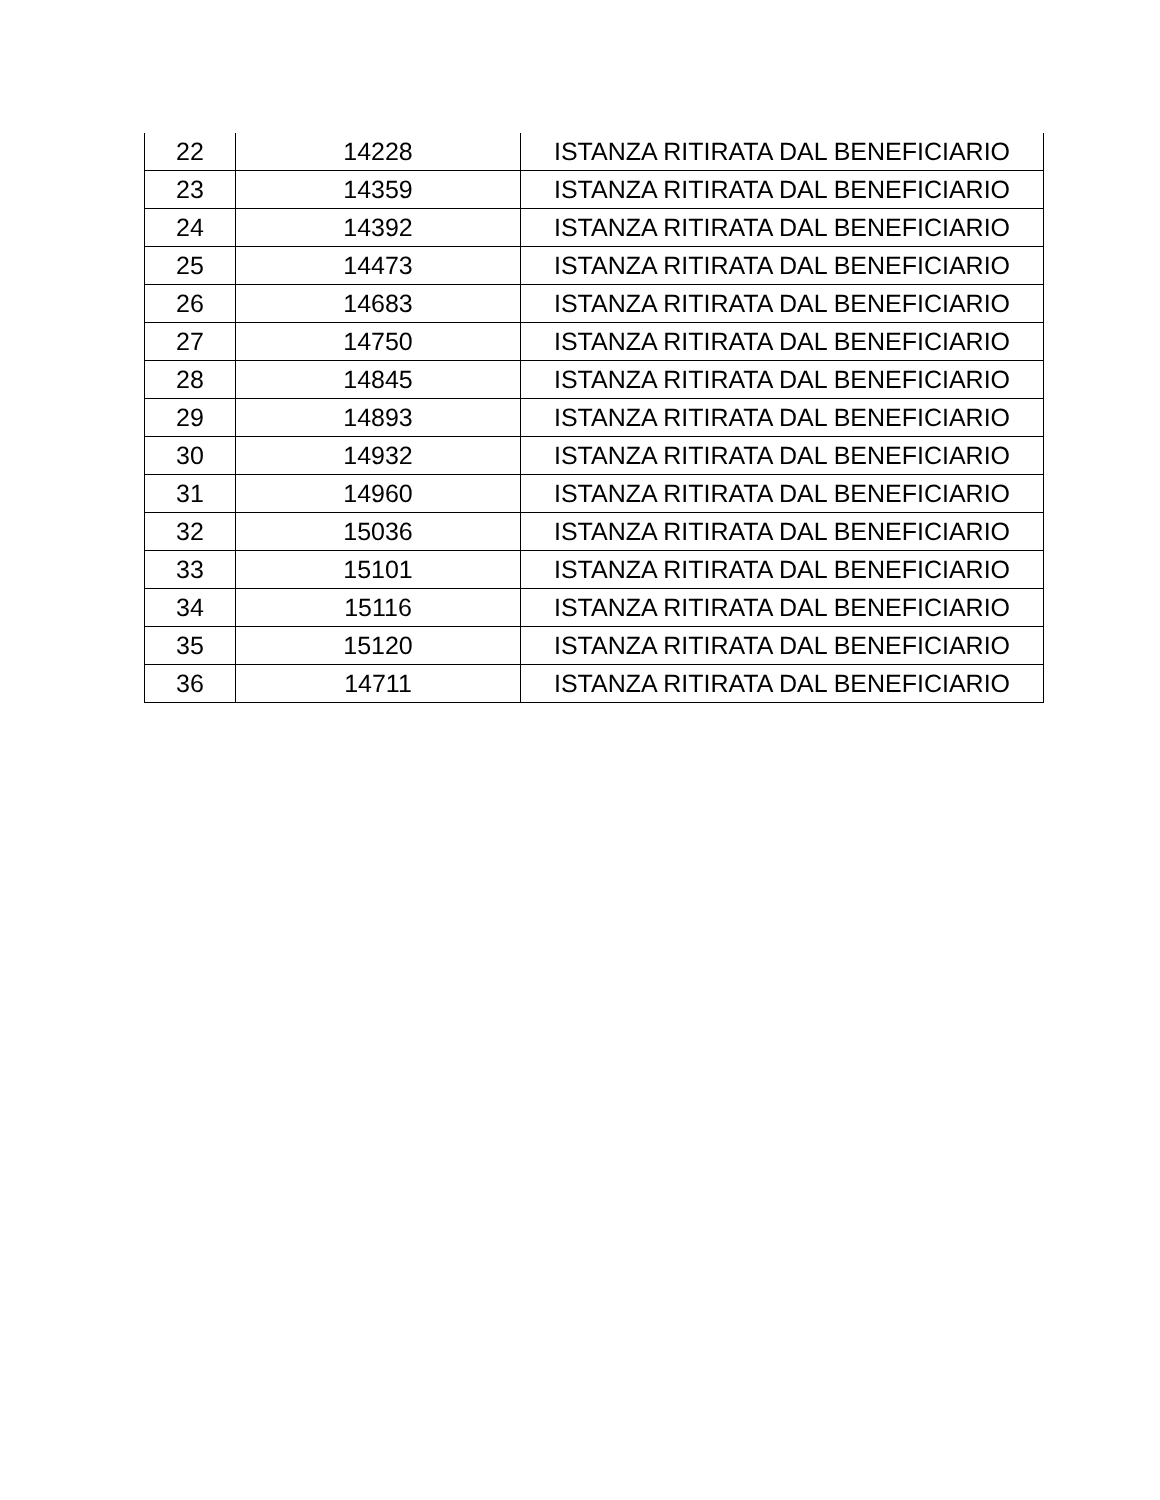| 22 | 14228 | ISTANZA RITIRATA DAL BENEFICIARIO |
| 23 | 14359 | ISTANZA RITIRATA DAL BENEFICIARIO |
| 24 | 14392 | ISTANZA RITIRATA DAL BENEFICIARIO |
| 25 | 14473 | ISTANZA RITIRATA DAL BENEFICIARIO |
| 26 | 14683 | ISTANZA RITIRATA DAL BENEFICIARIO |
| 27 | 14750 | ISTANZA RITIRATA DAL BENEFICIARIO |
| 28 | 14845 | ISTANZA RITIRATA DAL BENEFICIARIO |
| 29 | 14893 | ISTANZA RITIRATA DAL BENEFICIARIO |
| 30 | 14932 | ISTANZA RITIRATA DAL BENEFICIARIO |
| 31 | 14960 | ISTANZA RITIRATA DAL BENEFICIARIO |
| 32 | 15036 | ISTANZA RITIRATA DAL BENEFICIARIO |
| 33 | 15101 | ISTANZA RITIRATA DAL BENEFICIARIO |
| 34 | 15116 | ISTANZA RITIRATA DAL BENEFICIARIO |
| 35 | 15120 | ISTANZA RITIRATA DAL BENEFICIARIO |
| 36 | 14711 | ISTANZA RITIRATA DAL BENEFICIARIO |